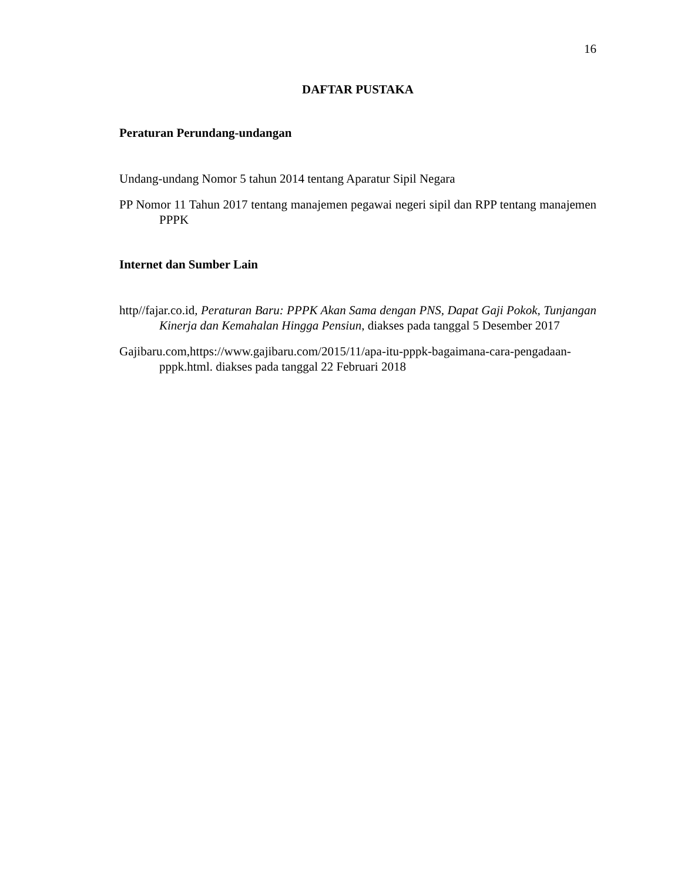16
DAFTAR PUSTAKA
Peraturan Perundang-undangan
Undang-undang Nomor 5 tahun 2014 tentang Aparatur Sipil Negara
PP Nomor 11 Tahun 2017 tentang manajemen pegawai negeri sipil dan RPP tentang manajemen PPPK
Internet dan Sumber Lain
http//fajar.co.id, Peraturan Baru: PPPK Akan Sama dengan PNS, Dapat Gaji Pokok, Tunjangan Kinerja dan Kemahalan Hingga Pensiun, diakses pada tanggal 5 Desember 2017
Gajibaru.com,https://www.gajibaru.com/2015/11/apa-itu-pppk-bagaimana-cara-pengadaan-pppk.html. diakses pada tanggal 22 Februari 2018